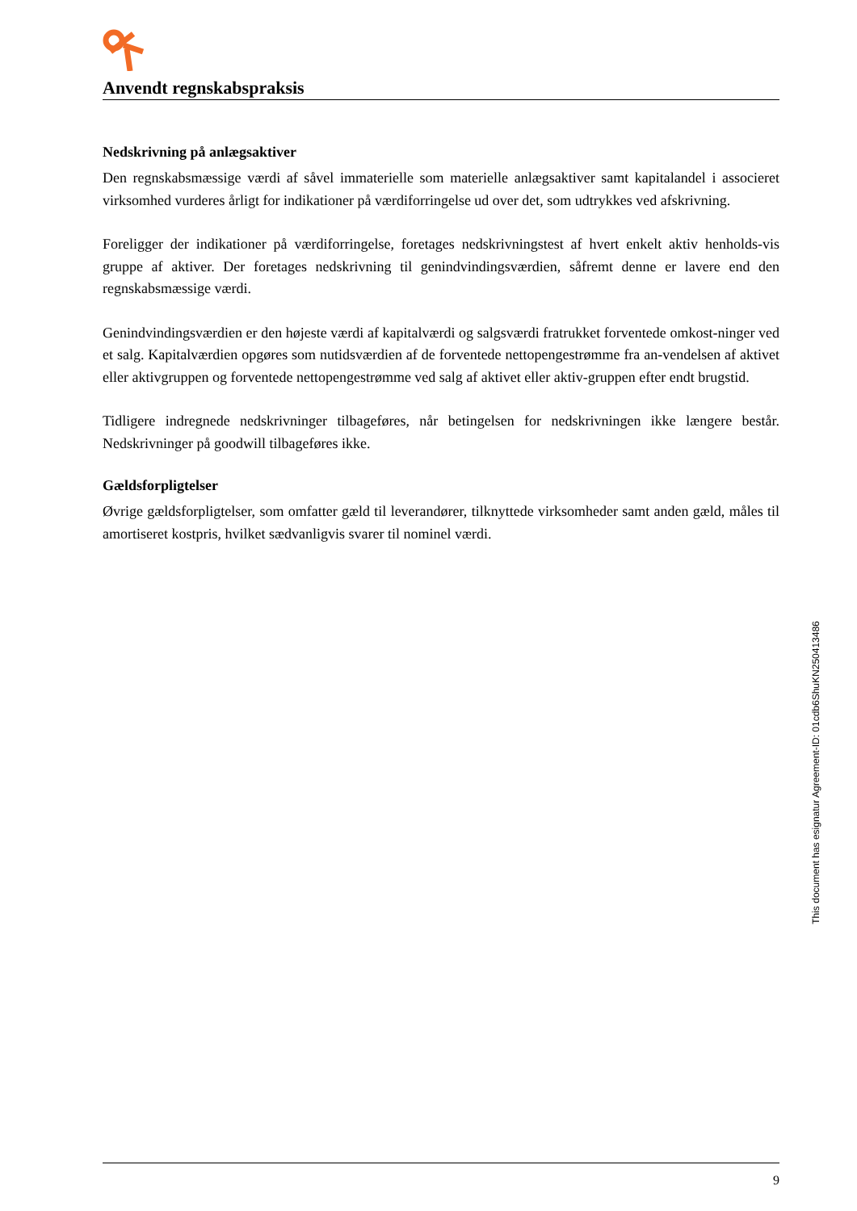Anvendt regnskabspraksis
Nedskrivning på anlægsaktiver
Den regnskabsmæssige værdi af såvel immaterielle som materielle anlægsaktiver samt kapitalandel i associeret virksomhed vurderes årligt for indikationer på værdiforringelse ud over det, som udtrykkes ved afskrivning.
Foreligger der indikationer på værdiforringelse, foretages nedskrivningstest af hvert enkelt aktiv henholds-vis gruppe af aktiver. Der foretages nedskrivning til genindvindingsværdien, såfremt denne er lavere end den regnskabsmæssige værdi.
Genindvindingsværdien er den højeste værdi af kapitalværdi og salgsværdi fratrukket forventede omkost-ninger ved et salg. Kapitalværdien opgøres som nutidsværdien af de forventede nettopengestrømme fra an-vendelsen af aktivet eller aktivgruppen og forventede nettopengestrømme ved salg af aktivet eller aktiv-gruppen efter endt brugstid.
Tidligere indregnede nedskrivninger tilbageføres, når betingelsen for nedskrivningen ikke længere består. Nedskrivninger på goodwill tilbageføres ikke.
Gældsforpligtelser
Øvrige gældsforpligtelser, som omfatter gæld til leverandører, tilknyttede virksomheder samt anden gæld, måles til amortiseret kostpris, hvilket sædvanligvis svarer til nominel værdi.
This document has esignatur Agreement-ID: 01cdb6ShuKN250413486
9